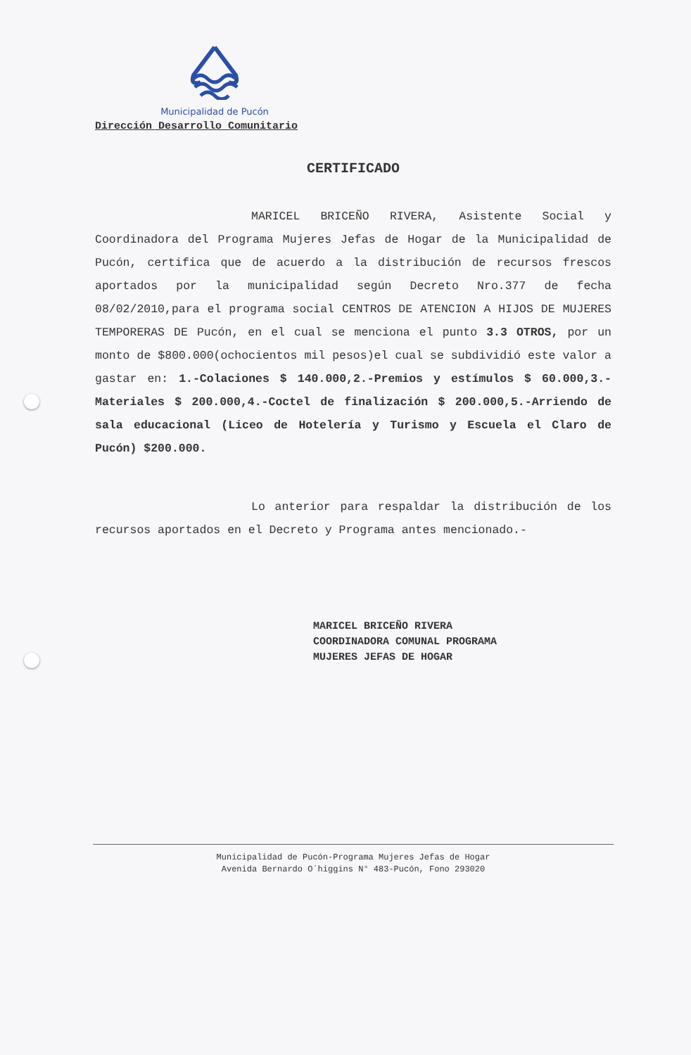Municipalidad de Pucón
Dirección Desarrollo Comunitario
CERTIFICADO
MARICEL BRICEÑO RIVERA, Asistente Social y Coordinadora del Programa Mujeres Jefas de Hogar de la Municipalidad de Pucón, certifica que de acuerdo a la distribución de recursos frescos aportados por la municipalidad según Decreto Nro.377 de fecha 08/02/2010,para el programa social CENTROS DE ATENCION A HIJOS DE MUJERES TEMPORERAS DE Pucón, en el cual se menciona el punto 3.3 OTROS, por un monto de $800.000(ochocientos mil pesos)el cual se subdividió este valor a gastar en: 1.-Colaciones $ 140.000,2.-Premios y estímulos $ 60.000,3.-Materiales $ 200.000,4.-Coctel de finalización $ 200.000,5.-Arriendo de sala educacional (Liceo de Hotelería y Turismo y Escuela el Claro de Pucón) $200.000.
Lo anterior para respaldar la distribución de los recursos aportados en el Decreto y Programa antes mencionado.-
MARICEL BRICEÑO RIVERA
COORDINADORA COMUNAL PROGRAMA
MUJERES JEFAS DE HOGAR
Municipalidad de Pucón-Programa Mujeres Jefas de Hogar
Avenida Bernardo O´higgins N° 483-Pucón, Fono 293020